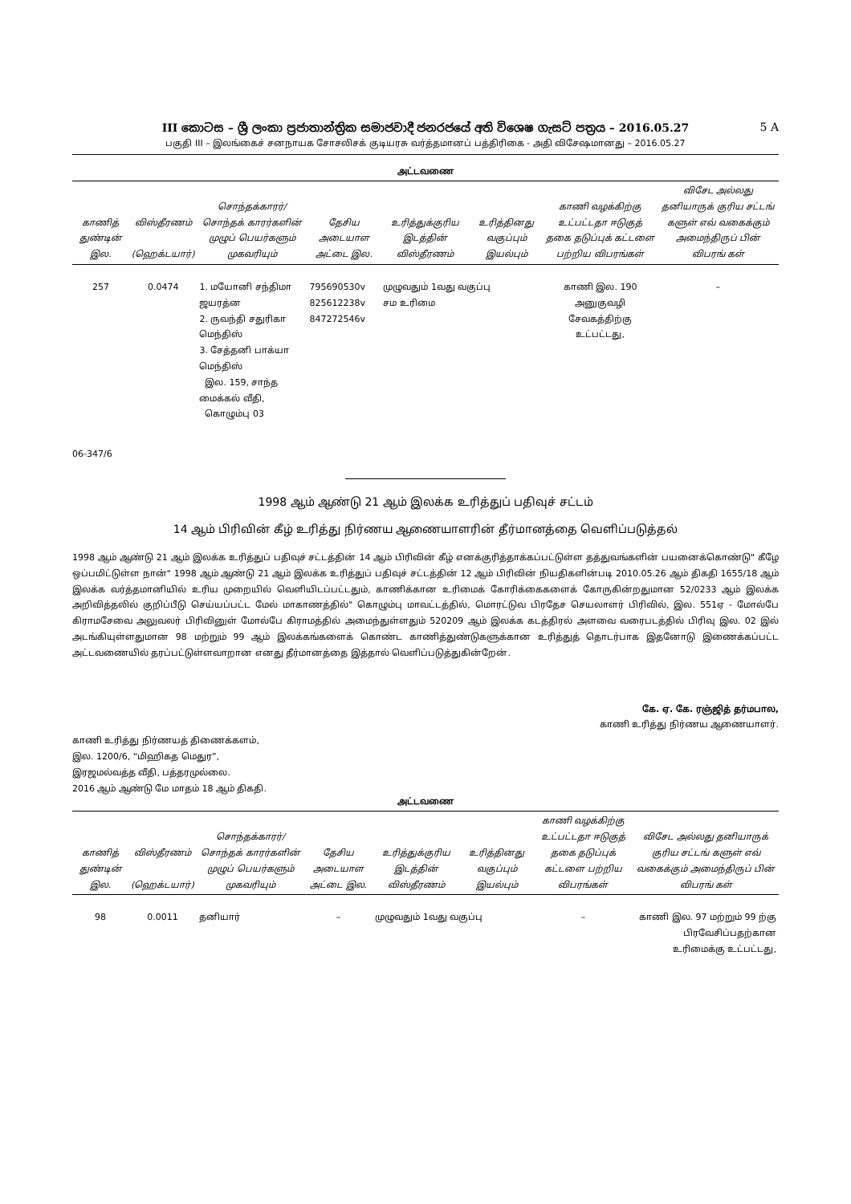III කොටස – ශ්‍රී ලංකා ප්‍රජාතාන්ත්‍රික සමාජවාදී ජනරජයේ අති විශෙෂ ගැසට් පත්‍රය – 2016.05.27 5 A
பகுதி III – இலங்கைச் சனநாயக சோசலிசக் குடியரசு வர்த்தமானப் பத்திரிகை - அதி விசேஷமானது – 2016.05.27
அட்டவணை
| காணித் துண்டின் இல. | விஸ்தீரணம் (ஹெக்டயார்) | சொந்தக்காரர்/ சொந்தக் காரர்களின் முழுப் பெயர்களும் முகவரியும் | தேசிய அடையாள அட்டை இல. | உரித்துக்குரிய இடத்தின் விஸ்தீரணம் | உரித்தினது வகுப்பும் இயல்பும் | காணி வழக்கிற்கு உட்பட்டதா ஈடுகுத் தகை தடுப்புக் கட்டளை பற்றிய விபரங்கள் | விசேட அல்லது தனியாருக் குரிய சட்டங் களுள் எவ் வகைக்கும் அமைந்திருப் பின் விபரங் கள் |
| --- | --- | --- | --- | --- | --- | --- | --- |
| 257 | 0.0474 | 1. மயோனி சந்திமா ஜயரத்ன 2. ருவந்தி சதுரிகா மெந்திஸ் 3. சேத்தனி பாக்யா மெந்திஸ் இல. 159, சாந்த மைக்கல் வீதி, கொழும்பு 03 | 795690530v 825612238v 847272546v | முழுவதும் 1வது வகுப்பு சம உரிமை | | காணி இல. 190 அனுகுவழி சேவகத்திற்கு உட்பட்டது, | – |
06-347/6
1998 ஆம் ஆண்டு 21 ஆம் இலக்க உரித்துப் பதிவுச் சட்டம்
14 ஆம் பிரிவின் கீழ் உரித்து நிர்ணய ஆணையாளரின் தீர்மானத்தை வெளிப்படுத்தல்
1998 ஆம் ஆண்டு 21 ஆம் இலக்க உரித்துப் பதிவுச் சட்டத்தின் 14 ஆம் பிரிவின் கீழ் எனக்குரித்தாக்கப்பட்டுள்ள தத்துவங்களின் பயனைக்கொண்டு" கீழே ஒப்பமிட்டுள்ள நான்" 1998 ஆம் ஆண்டு 21 ஆம் இலக்க உரித்துப் பதிவுச் சட்டத்தின் 12 ஆம் பிரிவின் நியதிகளின்படி 2010.05.26 ஆம் திகதி 1655/18 ஆம் இலக்க வர்த்தமானியில் உரிய முறையில் வெளியிடப்பட்டதும், காணிக்கான உரிமைக் கோரிக்கைகளைக் கோருகின்றதுமான 52/0233 ஆம் இலக்க அறிவித்தலில் குறிப்பீடு செய்யப்பட்ட மேல் மாகாணத்தில்" கொழும்பு மாவட்டத்தில், மொரட்டுவ பிரதேச செயலாளர் பிரிவில், இல. 551ஏ - மோல்பே கிராமசேவை அலுவலர் பிரிவினுள் மோல்பே கிராமத்தில் அமைந்துள்ளதும் 520209 ஆம் இலக்க கடத்திரல் அளவை வரைபடத்தில் பிரிவு இல. 02 இல் அடங்கியுள்ளதுமான 98 மற்றும் 99 ஆம் இலக்கங்களைக் கொண்ட காணித்துண்டுகளுக்கான உரித்துத் தொடர்பாக இதனோடு இணைக்கப்பட்ட அட்டவணையில் தரப்பட்டுள்ளவாறான எனது தீர்மானத்தை இத்தால் வெளிப்படுத்துகின்றேன்.
கே. ஏ. கே. ரஞ்ஜித் தர்மபால,
காணி உரித்து நிர்ணய ஆணையாளர்.
காணி உரித்து நிர்ணயத் திணைக்களம்,
இல. 1200/6, “மிஹிகத மெதுர”,
இரஜமல்வத்த வீதி, பத்தரமுல்லை.
2016 ஆம் ஆண்டு மே மாதம் 18 ஆம் திகதி.
அட்டவணை
| காணித் துண்டின் இல. | விஸ்தீரணம் (ஹெக்டயார்) | சொந்தக்காரர்/ சொந்தக் காரர்களின் முழுப் பெயர்களும் முகவரியும் | தேசிய அடையாள அட்டை இல. | உரித்துக்குரிய இடத்தின் விஸ்தீரணம் | உரித்தினது வகுப்பும் இயல்பும் | காணி வழக்கிற்கு உட்பட்டதா ஈடுகுத் தகை தடுப்புக் கட்டளை பற்றிய விபரங்கள் | விசேட அல்லது தனியாருக் குரிய சட்டங் களுள் எவ் வகைக்கும் அமைந்திருப் பின் விபரங் கள் |
| --- | --- | --- | --- | --- | --- | --- | --- |
| 98 | 0.0011 | தனியார் | – | முழுவதும் 1வது வகுப்பு | | – | காணி இல. 97 மற்றும் 99 ற்கு பிரவேசிப்பதற்கான உரிமைக்கு உட்பட்டது, |